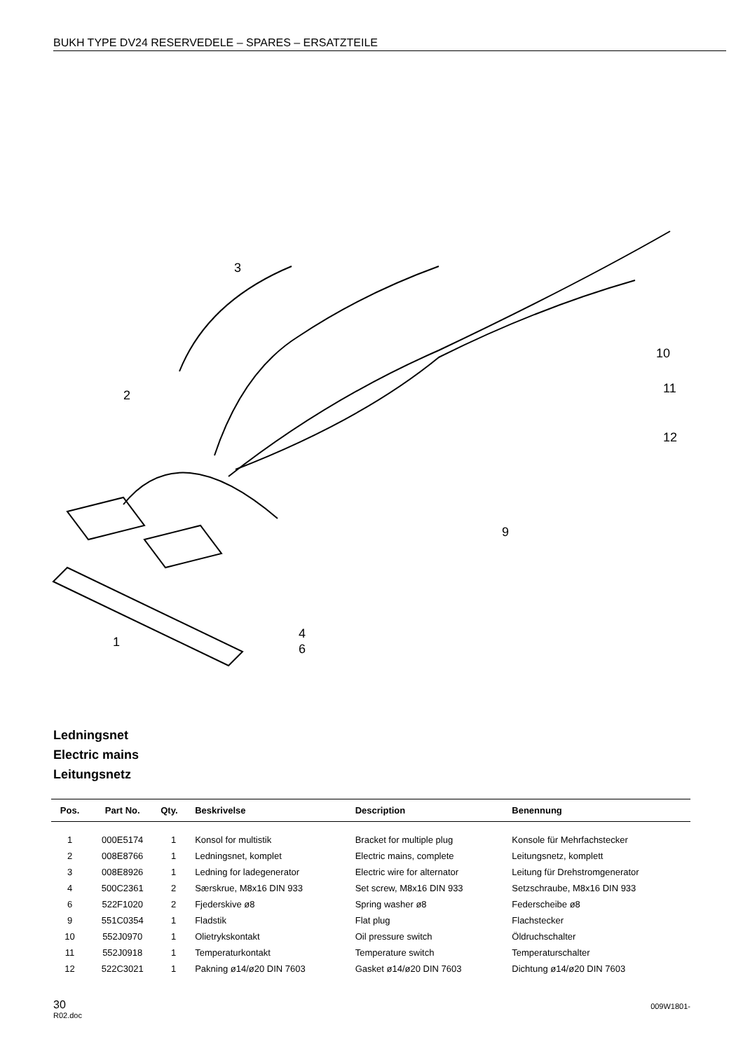BUKH TYPE DV24 RESERVEDELE – SPARES – ERSATZTEILE
3
2
10
11
12
9
4
6
1
Ledningsnet
Electric mains
Leitungsnetz
| Pos. | Part No. | Qty. | Beskrivelse | Description | Benennung |
| --- | --- | --- | --- | --- | --- |
| 1 | 000E5174 | 1 | Konsol for multistik | Bracket for multiple plug | Konsole für Mehrfachstecker |
| 2 | 008E8766 | 1 | Ledningsnet, komplet | Electric mains, complete | Leitungsnetz, komplett |
| 3 | 008E8926 | 1 | Ledning for ladegenerator | Electric wire for alternator | Leitung für Drehstromgenerator |
| 4 | 500C2361 | 2 | Særskrue, M8x16 DIN 933 | Set screw, M8x16 DIN 933 | Setzschraube, M8x16 DIN 933 |
| 6 | 522F1020 | 2 | Fjederskive ø8 | Spring washer ø8 | Federscheibe ø8 |
| 9 | 551C0354 | 1 | Fladstik | Flat plug | Flachstecker |
| 10 | 552J0970 | 1 | Olietrykskontakt | Oil pressure switch | Öldruchschalter |
| 11 | 552J0918 | 1 | Temperaturkontakt | Temperature switch | Temperaturschalter |
| 12 | 522C3021 | 1 | Pakning ø14/ø20 DIN 7603 | Gasket ø14/ø20 DIN 7603 | Dichtung ø14/ø20 DIN 7603 |
30
R02.doc
009W1801-